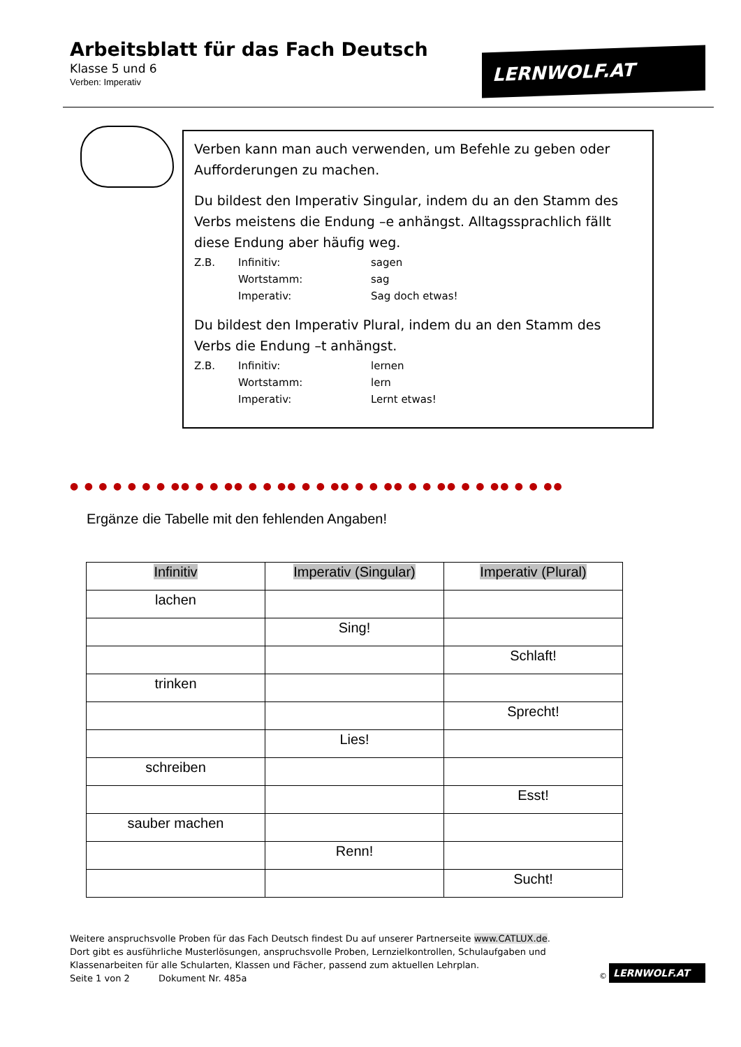Arbeitsblatt für das Fach Deutsch
Klasse 5 und 6
Verben: Imperativ
LERNWOLF.AT
Verben kann man auch verwenden, um Befehle zu geben oder Aufforderungen zu machen.
Du bildest den Imperativ Singular, indem du an den Stamm des Verbs meistens die Endung –e anhängst. Alltagssprachlich fällt diese Endung aber häufig weg.
Z.B. Infinitiv: sagen Wortstamm: sag Imperativ: Sag doch etwas!
Du bildest den Imperativ Plural, indem du an den Stamm des Verbs die Endung –t anhängst.
Z.B. Infinitiv: lernen Wortstamm: lern Imperativ: Lernt etwas!
● ● ● ● ● ● ● ●● ● ● ●● ● ● ●● ● ● ●● ● ● ●● ● ● ●● ● ● ●● ● ● ●●
Ergänze die Tabelle mit den fehlenden Angaben!
| Infinitiv | Imperativ (Singular) | Imperativ (Plural) |
| --- | --- | --- |
| lachen | | |
| | Sing! | |
| | | Schlaft! |
| trinken | | |
| | | Sprecht! |
| | Lies! | |
| schreiben | | |
| | | Esst! |
| sauber machen | | |
| | Renn! | |
| | | Sucht! |
Weitere anspruchsvolle Proben für das Fach Deutsch findest Du auf unserer Partnerseite www.CATLUX.de.
Dort gibt es ausführliche Musterlösungen, anspruchsvolle Proben, Lernzielkontrollen, Schulaufgaben und Klassenarbeiten für alle Schularten, Klassen und Fächer, passend zum aktuellen Lehrplan.
Seite 1 von 2 Dokument Nr. 485a
©
LERNWOLF.AT